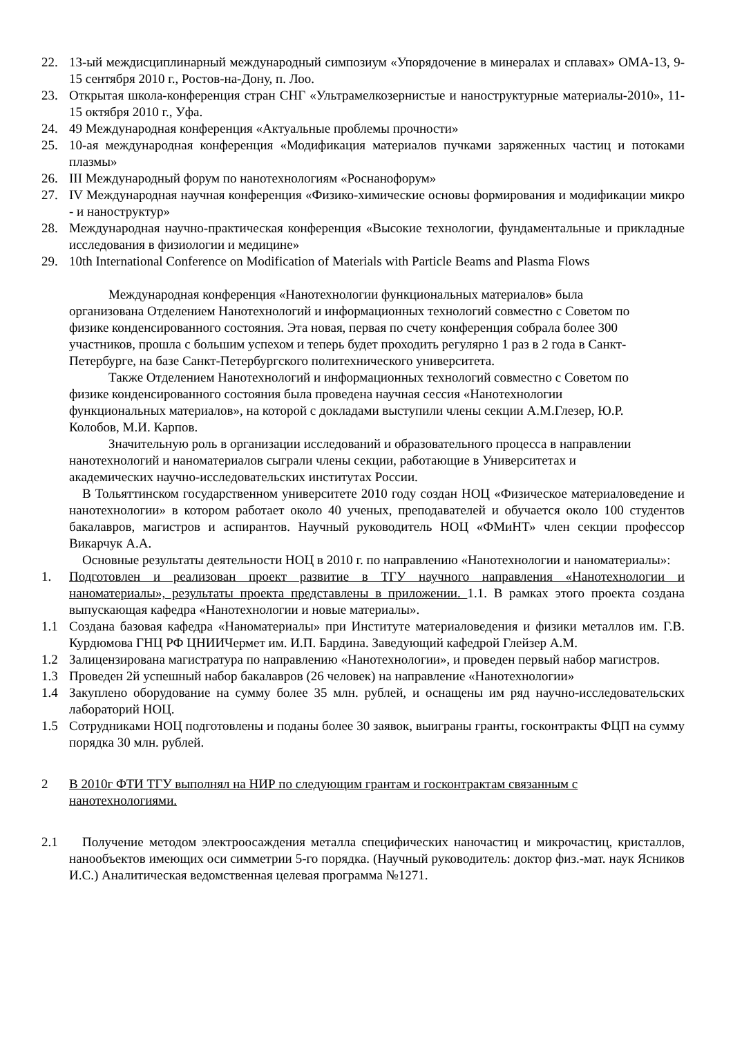22. 13-ый междисциплинарный международный симпозиум «Упорядочение в минералах и сплавах» ОМА-13, 9-15 сентября 2010 г., Ростов-на-Дону, п. Лоо.
23. Открытая школа-конференция стран СНГ «Ультрамелкозернистые и наноструктурные материалы-2010», 11-15 октября 2010 г., Уфа.
24. 49 Международная конференция «Актуальные проблемы прочности»
25. 10-ая международная конференция «Модификация материалов пучками заряженных частиц и потоками плазмы»
26. III Международный форум по нанотехнологиям «Роснанофорум»
27. IV Международная научная конференция «Физико-химические основы формирования и модификации микро - и наноструктур»
28. Международная научно-практическая конференция «Высокие технологии, фундаментальные и прикладные исследования в физиологии и медицине»
29. 10th International Conference on Modification of Materials with Particle Beams and Plasma Flows
   Международная конференция «Нанотехнологии функциональных материалов» была организована Отделением Нанотехнологий и информационных технологий совместно с Советом по физике конденсированного состояния. Эта новая, первая по счету конференция собрала более 300 участников, прошла с большим успехом и теперь будет проходить регулярно 1 раз в 2 года в Санкт-Петербурге, на базе Санкт-Петербургского политехнического университета.
   Также Отделением Нанотехнологий и информационных технологий совместно с Советом по физике конденсированного состояния была проведена научная сессия «Нанотехнологии функциональных материалов», на которой с докладами выступили члены секции А.М.Глезер, Ю.Р. Колобов, М.И. Карпов.
   Значительную роль в организации исследований и образовательного процесса в направлении нанотехнологий и наноматериалов сыграли члены секции, работающие в Университетах и академических научно-исследовательских институтах России.
 В Тольяттинском государственном университете 2010 году создан НОЦ «Физическое материаловедение и нанотехнологии» в котором работает около 40 ученых, преподавателей и обучается около 100 студентов бакалавров, магистров и аспирантов. Научный руководитель НОЦ «ФМиНТ» член секции профессор Викарчук А.А.
 Основные результаты деятельности НОЦ в 2010 г. по направлению «Нанотехнологии и наноматериалы»:
1. Подготовлен и реализован проект развитие в ТГУ научного направления «Нанотехнологии и наноматериалы», результаты проекта представлены в приложении. 1.1. В рамках этого проекта создана выпускающая кафедра «Нанотехнологии и новые материалы».
1.1 Создана базовая кафедра «Наноматериалы» при Институте материаловедения и физики металлов им. Г.В. Курдюмова ГНЦ РФ ЦНИИЧермет им. И.П. Бардина. Заведующий кафедрой Глейзер А.М.
1.2 Залицензирована магистратура по направлению «Нанотехнологии», и проведен первый набор магистров.
1.3 Проведен 2й успешный набор бакалавров (26 человек) на направление «Нанотехнологии»
1.4 Закуплено оборудование на сумму более 35 млн. рублей, и оснащены им ряд научно-исследовательских лабораторий НОЦ.
1.5 Сотрудниками НОЦ подготовлены и поданы более 30 заявок, выиграны гранты, госконтракты ФЦП на сумму порядка 30 млн. рублей.
2 В 2010г ФТИ ТГУ выполнял на НИР по следующим грантам и госконтрактам связанным с нанотехнологиями.
2.1 Получение методом электроосаждения металла специфических наночастиц и микрочастиц, кристаллов, нанообъектов имеющих оси симметрии 5-го порядка. (Научный руководитель: доктор физ.-мат. наук Ясников И.С.) Аналитическая ведомственная целевая программа №1271.